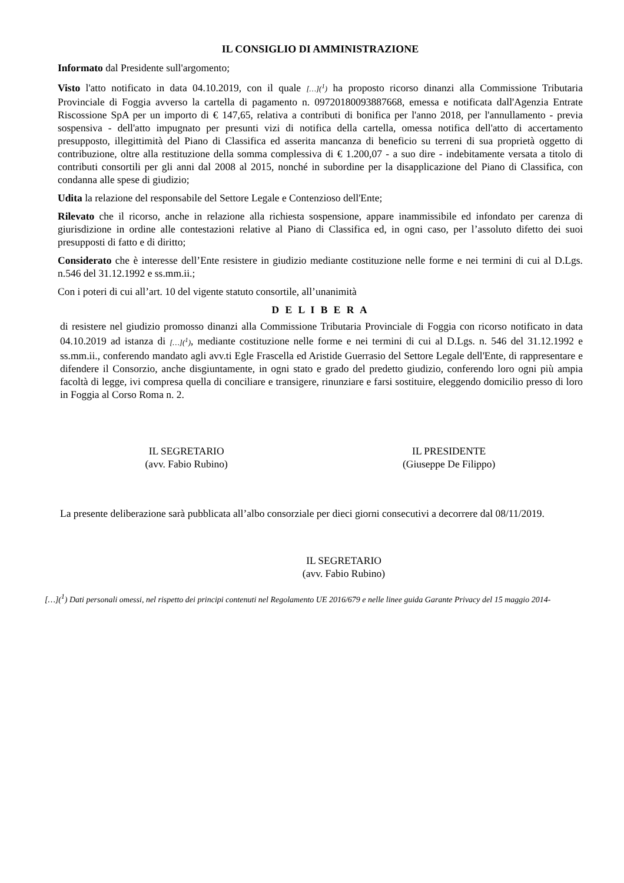IL CONSIGLIO DI AMMINISTRAZIONE
Informato dal Presidente sull'argomento;
Visto l'atto notificato in data 04.10.2019, con il quale […](<sup>1</sup>) ha proposto ricorso dinanzi alla Commissione Tributaria Provinciale di Foggia avverso la cartella di pagamento n. 09720180093887668, emessa e notificata dall'Agenzia Entrate Riscossione SpA per un importo di € 147,65, relativa a contributi di bonifica per l'anno 2018, per l'annullamento - previa sospensiva - dell'atto impugnato per presunti vizi di notifica della cartella, omessa notifica dell'atto di accertamento presupposto, illegittimità del Piano di Classifica ed asserita mancanza di beneficio su terreni di sua proprietà oggetto di contribuzione, oltre alla restituzione della somma complessiva di € 1.200,07 - a suo dire - indebitamente versata a titolo di contributi consortili per gli anni dal 2008 al 2015, nonché in subordine per la disapplicazione del Piano di Classifica, con condanna alle spese di giudizio;
Udita la relazione del responsabile del Settore Legale e Contenzioso dell'Ente;
Rilevato che il ricorso, anche in relazione alla richiesta sospensione, appare inammissibile ed infondato per carenza di giurisdizione in ordine alle contestazioni relative al Piano di Classifica ed, in ogni caso, per l’assoluto difetto dei suoi presupposti di fatto e di diritto;
Considerato che è interesse dell’Ente resistere in giudizio mediante costituzione nelle forme e nei termini di cui al D.Lgs. n.546 del 31.12.1992 e ss.mm.ii.;
Con i poteri di cui all’art. 10 del vigente statuto consortile, all’unanimità
D E L I B E R A
di resistere nel giudizio promosso dinanzi alla Commissione Tributaria Provinciale di Foggia con ricorso notificato in data 04.10.2019 ad istanza di […](<sup>1</sup>), mediante costituzione nelle forme e nei termini di cui al D.Lgs. n. 546 del 31.12.1992 e ss.mm.ii., conferendo mandato agli avv.ti Egle Frascella ed Aristide Guerrasio del Settore Legale dell'Ente, di rappresentare e difendere il Consorzio, anche disgiuntamente, in ogni stato e grado del predetto giudizio, conferendo loro ogni più ampia facoltà di legge, ivi compresa quella di conciliare e transigere, rinunziare e farsi sostituire, eleggendo domicilio presso di loro in Foggia al Corso Roma n. 2.
IL SEGRETARIO
(avv. Fabio Rubino)
IL PRESIDENTE
(Giuseppe De Filippo)
La presente deliberazione sarà pubblicata all’albo consorziale per dieci giorni consecutivi a decorrere dal 08/11/2019.
IL SEGRETARIO
(avv. Fabio Rubino)
[…](<sup>1</sup>) Dati personali omessi, nel rispetto dei principi contenuti nel Regolamento UE 2016/679 e nelle linee guida Garante Privacy del 15 maggio 2014-